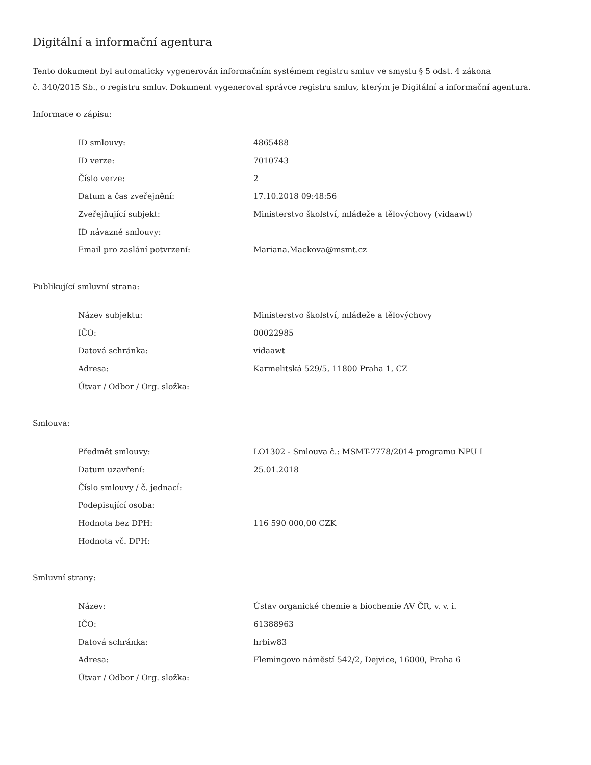Digitální a informační agentura
Tento dokument byl automaticky vygenerován informačním systémem registru smluv ve smyslu § 5 odst. 4 zákona
č. 340/2015 Sb., o registru smluv. Dokument vygeneroval správce registru smluv, kterým je Digitální a informační agentura.
Informace o zápisu:
| ID smlouvy: | 4865488 |
| ID verze: | 7010743 |
| Číslo verze: | 2 |
| Datum a čas zveřejnění: | 17.10.2018 09:48:56 |
| Zveřejňující subjekt: | Ministerstvo školství, mládeže a tělovýchovy (vidaawt) |
| ID návazné smlouvy: | |
| Email pro zaslání potvrzení: | Mariana.Mackova@msmt.cz |
Publikující smluvní strana:
| Název subjektu: | Ministerstvo školství, mládeže a tělovýchovy |
| IČO: | 00022985 |
| Datová schránka: | vidaawt |
| Adresa: | Karmelitská 529/5, 11800 Praha 1, CZ |
| Útvar / Odbor / Org. složka: | |
Smlouva:
| Předmět smlouvy: | LO1302 - Smlouva č.: MSMT-7778/2014 programu NPU I |
| Datum uzavření: | 25.01.2018 |
| Číslo smlouvy / č. jednací: | |
| Podepisující osoba: | |
| Hodnota bez DPH: | 116 590 000,00 CZK |
| Hodnota vč. DPH: | |
Smluvní strany:
| Název: | Ústav organické chemie a biochemie AV ČR, v. v. i. |
| IČO: | 61388963 |
| Datová schránka: | hrbiw83 |
| Adresa: | Flemingovo náměstí 542/2, Dejvice, 16000, Praha 6 |
| Útvar / Odbor / Org. složka: | |